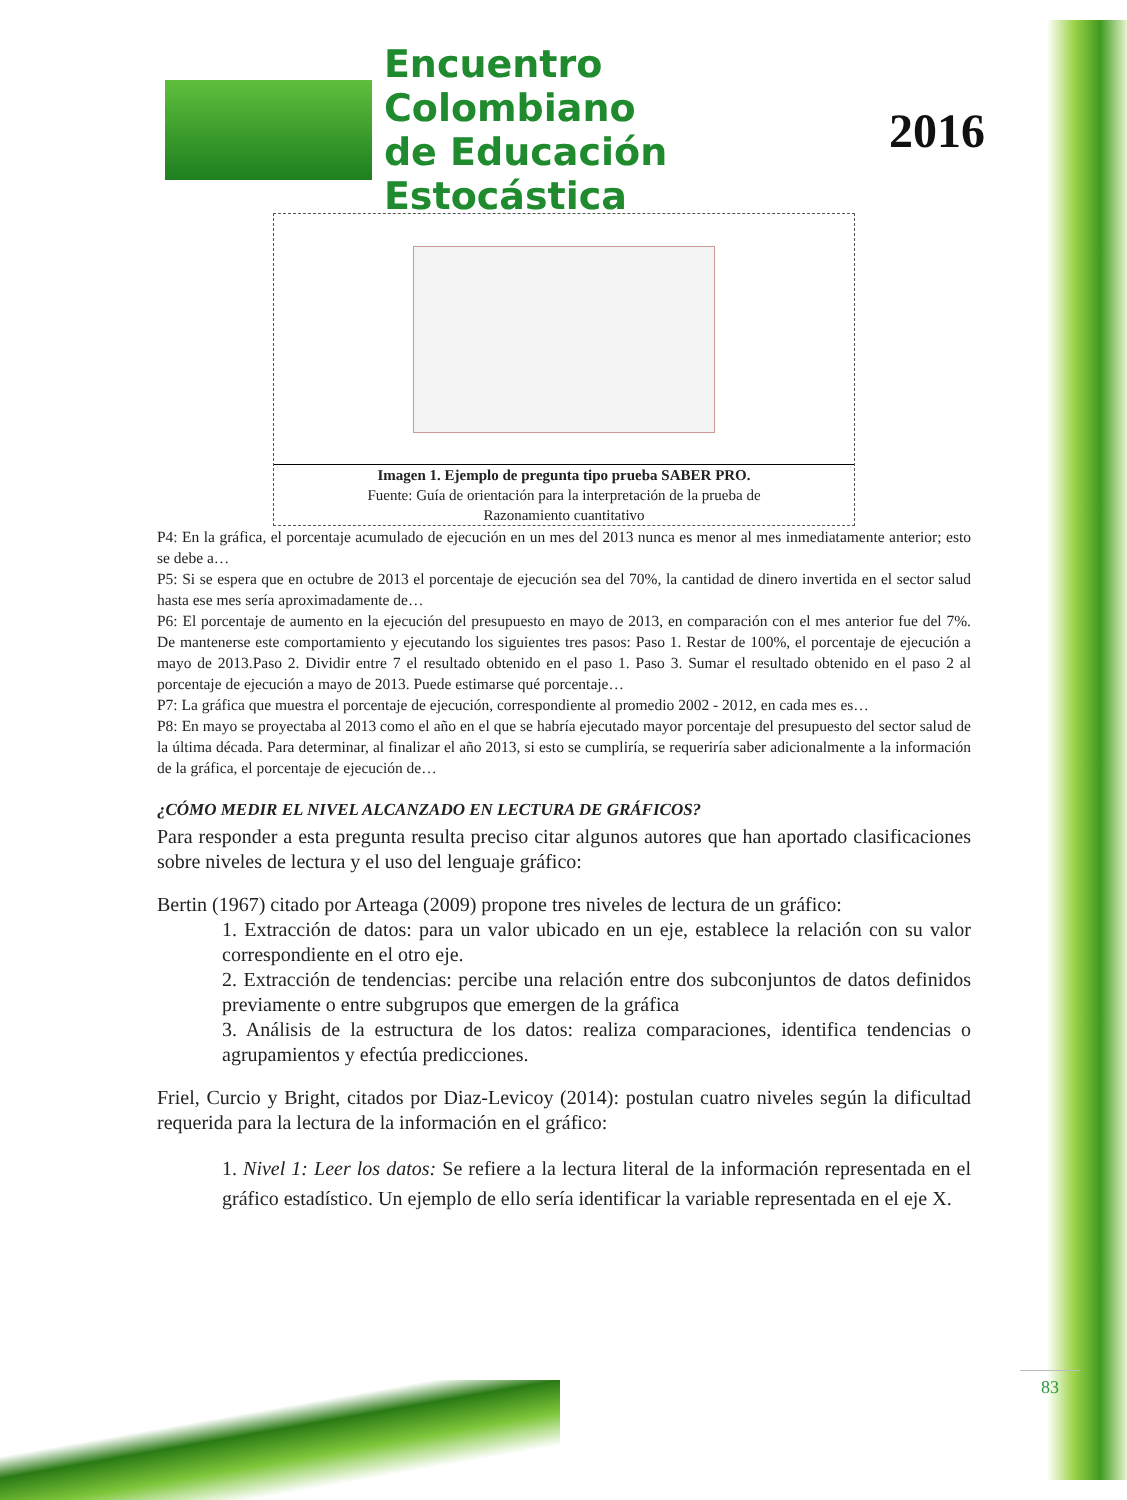Encuentro Colombiano
de Educación Estocástica
2016
Imagen 1. Ejemplo de pregunta tipo prueba SABER PRO.
Fuente: Guía de orientación para la interpretación de la prueba de
Razonamiento cuantitativo
P4: En la gráfica, el porcentaje acumulado de ejecución en un mes del 2013 nunca es menor al mes inmediatamente anterior; esto se debe a…
P5: Si se espera que en octubre de 2013 el porcentaje de ejecución sea del 70%, la cantidad de dinero invertida en el sector salud hasta ese mes sería aproximadamente de…
P6: El porcentaje de aumento en la ejecución del presupuesto en mayo de 2013, en comparación con el mes anterior fue del 7%. De mantenerse este comportamiento y ejecutando los siguientes tres pasos: Paso 1. Restar de 100%, el porcentaje de ejecución a mayo de 2013.Paso 2. Dividir entre 7 el resultado obtenido en el paso 1. Paso 3. Sumar el resultado obtenido en el paso 2 al porcentaje de ejecución a mayo de 2013. Puede estimarse qué porcentaje…
P7: La gráfica que muestra el porcentaje de ejecución, correspondiente al promedio 2002 - 2012, en cada mes es…
P8: En mayo se proyectaba al 2013 como el año en el que se habría ejecutado mayor porcentaje del presupuesto del sector salud de la última década. Para determinar, al finalizar el año 2013, si esto se cumpliría, se requeriría saber adicionalmente a la información de la gráfica, el porcentaje de ejecución de…
¿CÓMO MEDIR EL NIVEL ALCANZADO EN LECTURA DE GRÁFICOS?
Para responder a esta pregunta resulta preciso citar algunos autores que han aportado clasificaciones sobre niveles de lectura y el uso del lenguaje gráfico:
Bertin (1967) citado por Arteaga (2009) propone tres niveles de lectura de un gráfico:
1. Extracción de datos: para un valor ubicado en un eje, establece la relación con su valor correspondiente en el otro eje.
2. Extracción de tendencias: percibe una relación entre dos subconjuntos de datos definidos previamente o entre subgrupos que emergen de la gráfica
3. Análisis de la estructura de los datos: realiza comparaciones, identifica tendencias o agrupamientos y efectúa predicciones.
Friel, Curcio y Bright, citados por Diaz-Levicoy (2014): postulan cuatro niveles según la dificultad requerida para la lectura de la información en el gráfico:
1. Nivel 1: Leer los datos: Se refiere a la lectura literal de la información representada en el gráfico estadístico. Un ejemplo de ello sería identificar la variable representada en el eje X.
83